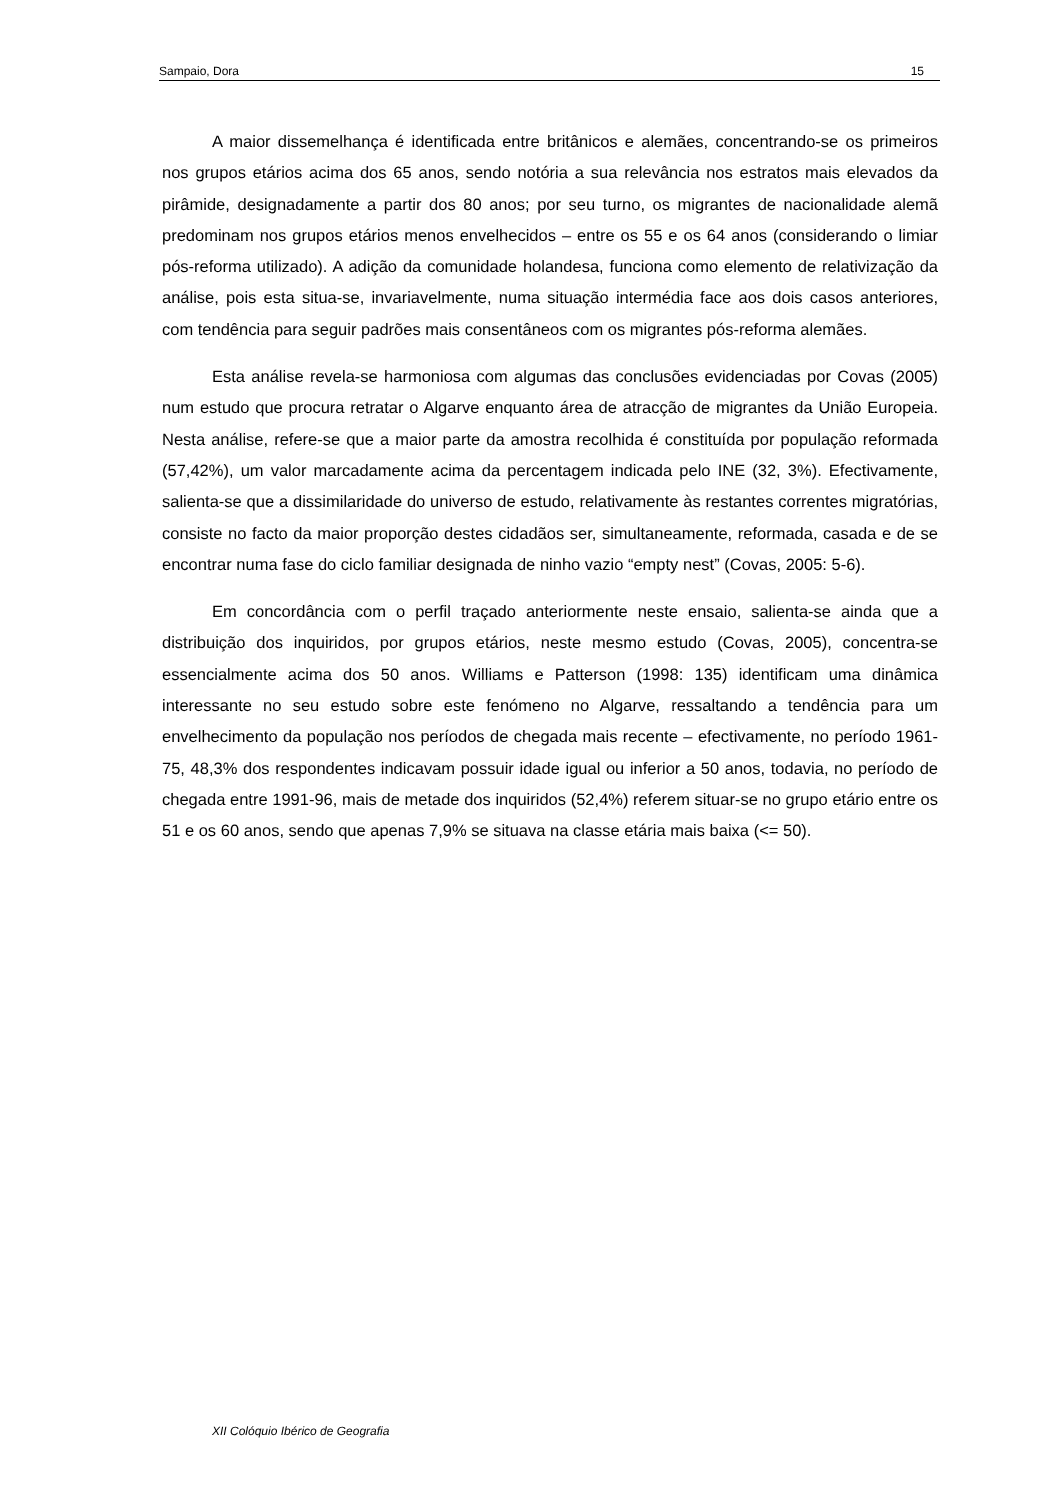Sampaio, Dora 15
A maior dissemelhança é identificada entre britânicos e alemães, concentrando-se os primeiros nos grupos etários acima dos 65 anos, sendo notória a sua relevância nos estratos mais elevados da pirâmide, designadamente a partir dos 80 anos; por seu turno, os migrantes de nacionalidade alemã predominam nos grupos etários menos envelhecidos – entre os 55 e os 64 anos (considerando o limiar pós-reforma utilizado). A adição da comunidade holandesa, funciona como elemento de relativização da análise, pois esta situa-se, invariavelmente, numa situação intermédia face aos dois casos anteriores, com tendência para seguir padrões mais consentâneos com os migrantes pós-reforma alemães.
Esta análise revela-se harmoniosa com algumas das conclusões evidenciadas por Covas (2005) num estudo que procura retratar o Algarve enquanto área de atracção de migrantes da União Europeia. Nesta análise, refere-se que a maior parte da amostra recolhida é constituída por população reformada (57,42%), um valor marcadamente acima da percentagem indicada pelo INE (32, 3%). Efectivamente, salienta-se que a dissimilaridade do universo de estudo, relativamente às restantes correntes migratórias, consiste no facto da maior proporção destes cidadãos ser, simultaneamente, reformada, casada e de se encontrar numa fase do ciclo familiar designada de ninho vazio “empty nest” (Covas, 2005: 5-6).
Em concordância com o perfil traçado anteriormente neste ensaio, salienta-se ainda que a distribuição dos inquiridos, por grupos etários, neste mesmo estudo (Covas, 2005), concentra-se essencialmente acima dos 50 anos. Williams e Patterson (1998: 135) identificam uma dinâmica interessante no seu estudo sobre este fenómeno no Algarve, ressaltando a tendência para um envelhecimento da população nos períodos de chegada mais recente – efectivamente, no período 1961-75, 48,3% dos respondentes indicavam possuir idade igual ou inferior a 50 anos, todavia, no período de chegada entre 1991-96, mais de metade dos inquiridos (52,4%) referem situar-se no grupo etário entre os 51 e os 60 anos, sendo que apenas 7,9% se situava na classe etária mais baixa (<= 50).
XII Colóquio Ibérico de Geografia